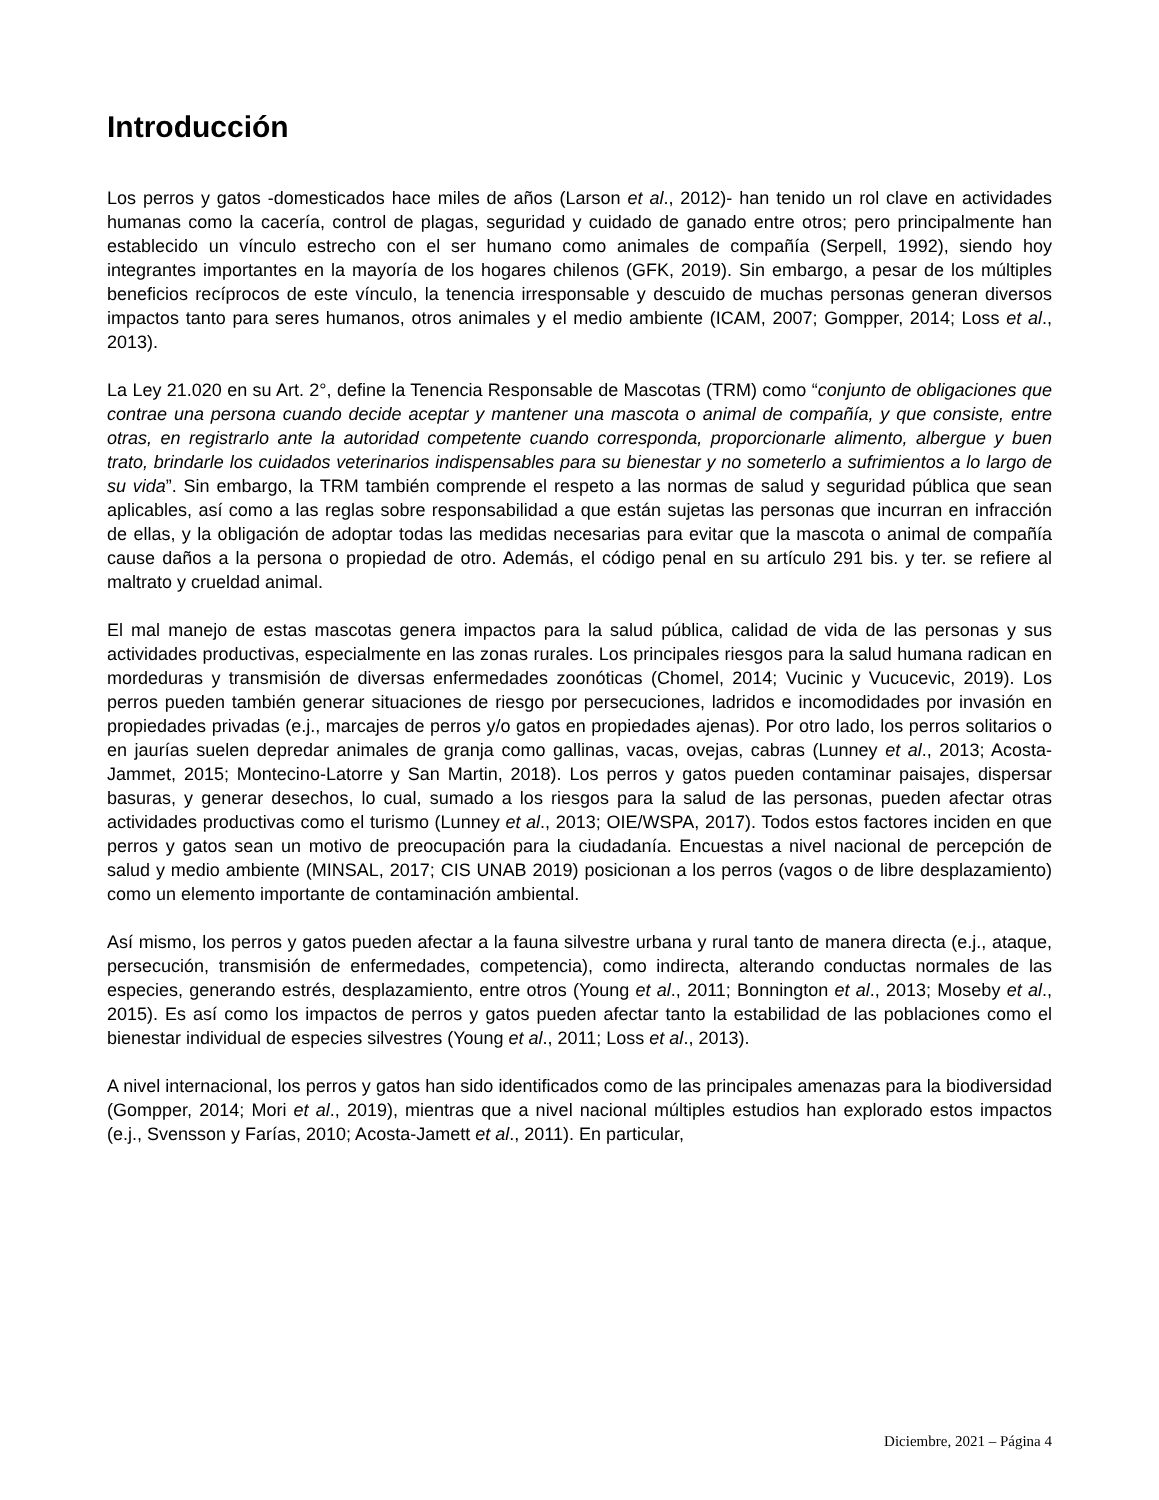Introducción
Los perros y gatos -domesticados hace miles de años (Larson et al., 2012)- han tenido un rol clave en actividades humanas como la cacería, control de plagas, seguridad y cuidado de ganado entre otros; pero principalmente han establecido un vínculo estrecho con el ser humano como animales de compañía (Serpell, 1992), siendo hoy integrantes importantes en la mayoría de los hogares chilenos (GFK, 2019). Sin embargo, a pesar de los múltiples beneficios recíprocos de este vínculo, la tenencia irresponsable y descuido de muchas personas generan diversos impactos tanto para seres humanos, otros animales y el medio ambiente (ICAM, 2007; Gompper, 2014; Loss et al., 2013).
La Ley 21.020 en su Art. 2°, define la Tenencia Responsable de Mascotas (TRM) como “conjunto de obligaciones que contrae una persona cuando decide aceptar y mantener una mascota o animal de compañía, y que consiste, entre otras, en registrarlo ante la autoridad competente cuando corresponda, proporcionarle alimento, albergue y buen trato, brindarle los cuidados veterinarios indispensables para su bienestar y no someterlo a sufrimientos a lo largo de su vida”. Sin embargo, la TRM también comprende el respeto a las normas de salud y seguridad pública que sean aplicables, así como a las reglas sobre responsabilidad a que están sujetas las personas que incurran en infracción de ellas, y la obligación de adoptar todas las medidas necesarias para evitar que la mascota o animal de compañía cause daños a la persona o propiedad de otro. Además, el código penal en su artículo 291 bis. y ter. se refiere al maltrato y crueldad animal.
El mal manejo de estas mascotas genera impactos para la salud pública, calidad de vida de las personas y sus actividades productivas, especialmente en las zonas rurales. Los principales riesgos para la salud humana radican en mordeduras y transmisión de diversas enfermedades zoonóticas (Chomel, 2014; Vucinic y Vucucevic, 2019). Los perros pueden también generar situaciones de riesgo por persecuciones, ladridos e incomodidades por invasión en propiedades privadas (e.j., marcajes de perros y/o gatos en propiedades ajenas). Por otro lado, los perros solitarios o en jaurías suelen depredar animales de granja como gallinas, vacas, ovejas, cabras (Lunney et al., 2013; Acosta-Jammet, 2015; Montecino-Latorre y San Martin, 2018). Los perros y gatos pueden contaminar paisajes, dispersar basuras, y generar desechos, lo cual, sumado a los riesgos para la salud de las personas, pueden afectar otras actividades productivas como el turismo (Lunney et al., 2013; OIE/WSPA, 2017). Todos estos factores inciden en que perros y gatos sean un motivo de preocupación para la ciudadanía. Encuestas a nivel nacional de percepción de salud y medio ambiente (MINSAL, 2017; CIS UNAB 2019) posicionan a los perros (vagos o de libre desplazamiento) como un elemento importante de contaminación ambiental.
Así mismo, los perros y gatos pueden afectar a la fauna silvestre urbana y rural tanto de manera directa (e.j., ataque, persecución, transmisión de enfermedades, competencia), como indirecta, alterando conductas normales de las especies, generando estrés, desplazamiento, entre otros (Young et al., 2011; Bonnington et al., 2013; Moseby et al., 2015). Es así como los impactos de perros y gatos pueden afectar tanto la estabilidad de las poblaciones como el bienestar individual de especies silvestres (Young et al., 2011; Loss et al., 2013).
A nivel internacional, los perros y gatos han sido identificados como de las principales amenazas para la biodiversidad (Gompper, 2014; Mori et al., 2019), mientras que a nivel nacional múltiples estudios han explorado estos impactos (e.j., Svensson y Farías, 2010; Acosta-Jamett et al., 2011). En particular,
Diciembre, 2021 – Página 4